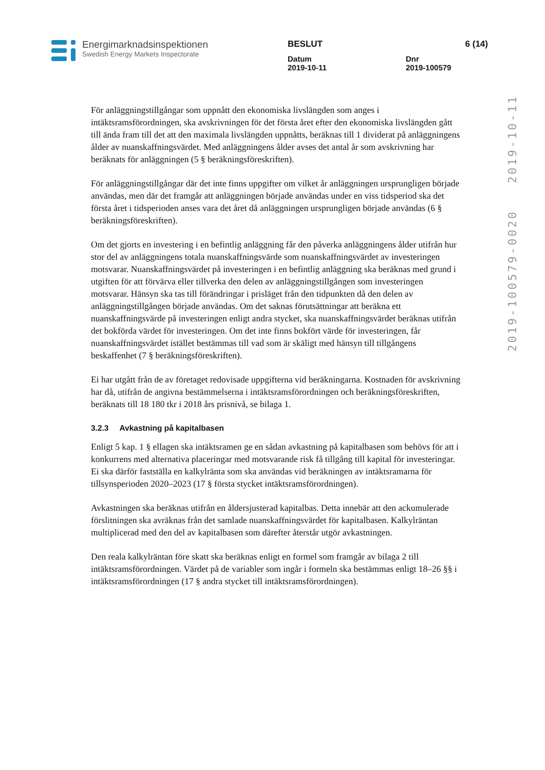Energimarknadsinspektionen
Swedish Energy Markets Inspectorate
BESLUT 6 (14)
Datum
2019-10-11
Dnr
2019-100579
2019-100579-0020 2019-10-11
För anläggningstillgångar som uppnått den ekonomiska livslängden som anges i intäktsramsförordningen, ska avskrivningen för det första året efter den ekonomiska livslängden gått till ända fram till det att den maximala livslängden uppnåtts, beräknas till 1 dividerat på anläggningens ålder av nuanskaffningsvärdet. Med anläggningens ålder avses det antal år som avskrivning har beräknats för anläggningen (5 § beräkningsföreskriften).
För anläggningstillgångar där det inte finns uppgifter om vilket år anläggningen ursprungligen började användas, men där det framgår att anläggningen började användas under en viss tidsperiod ska det första året i tidsperioden anses vara det året då anläggningen ursprungligen började användas (6 § beräkningsföreskriften).
Om det gjorts en investering i en befintlig anläggning får den påverka anläggningens ålder utifrån hur stor del av anläggningens totala nuanskaffningsvärde som nuanskaffningsvärdet av investeringen motsvarar. Nuanskaffningsvärdet på investeringen i en befintlig anläggning ska beräknas med grund i utgiften för att förvärva eller tillverka den delen av anläggningstillgången som investeringen motsvarar. Hänsyn ska tas till förändringar i prisläget från den tidpunkten då den delen av anläggningstillgången började användas. Om det saknas förutsättningar att beräkna ett nuanskaffningsvärde på investeringen enligt andra stycket, ska nuanskaffningsvärdet beräknas utifrån det bokförda värdet för investeringen. Om det inte finns bokfört värde för investeringen, får nuanskaffningsvärdet istället bestämmas till vad som är skäligt med hänsyn till tillgångens beskaffenhet (7 § beräkningsföreskriften).
Ei har utgått från de av företaget redovisade uppgifterna vid beräkningarna. Kostnaden för avskrivning har då, utifrån de angivna bestämmelserna i intäktsramsförordningen och beräkningsföreskriften, beräknats till 18 180 tkr i 2018 års prisnivå, se bilaga 1.
3.2.3 Avkastning på kapitalbasen
Enligt 5 kap. 1 § ellagen ska intäktsramen ge en sådan avkastning på kapitalbasen som behövs för att i konkurrens med alternativa placeringar med motsvarande risk få tillgång till kapital för investeringar. Ei ska därför fastställa en kalkylränta som ska användas vid beräkningen av intäktsramarna för tillsynsperioden 2020–2023 (17 § första stycket intäktsramsförordningen).
Avkastningen ska beräknas utifrån en åldersjusterad kapitalbas. Detta innebär att den ackumulerade förslitningen ska avräknas från det samlade nuanskaffningsvärdet för kapitalbasen. Kalkylräntan multiplicerad med den del av kapitalbasen som därefter återstår utgör avkastningen.
Den reala kalkylräntan före skatt ska beräknas enligt en formel som framgår av bilaga 2 till intäktsramsförordningen. Värdet på de variabler som ingår i formeln ska bestämmas enligt 18–26 §§ i intäktsramsförordningen (17 § andra stycket till intäktsramsförordningen).